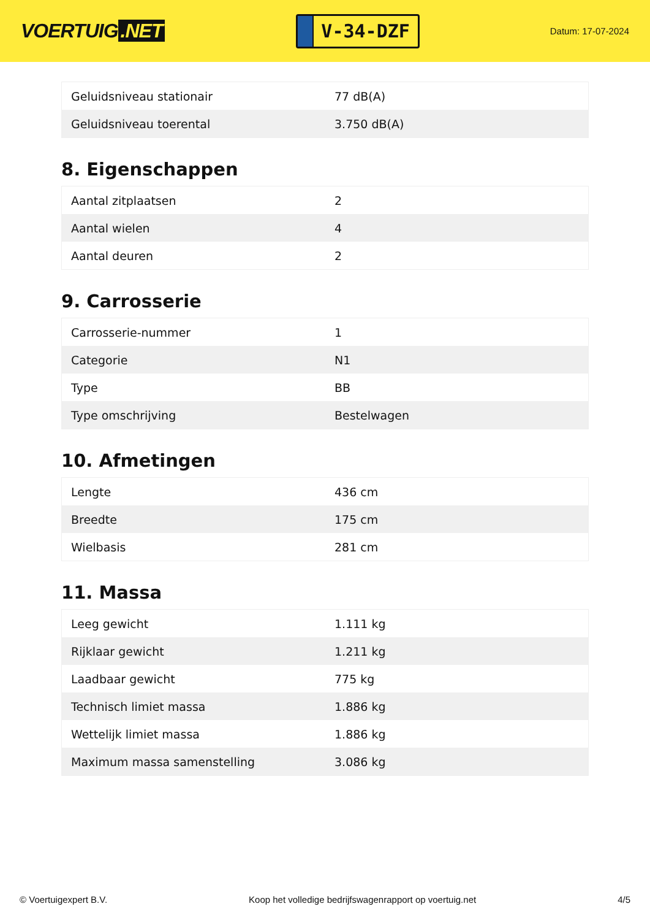VOERTUIG.NET
V-34-DZF
Datum: 17-07-2024
| Geluidsniveau stationair | 77 dB(A) |
| Geluidsniveau toerental | 3.750 dB(A) |
8. Eigenschappen
| Aantal zitplaatsen | 2 |
| Aantal wielen | 4 |
| Aantal deuren | 2 |
9. Carrosserie
| Carrosserie-nummer | 1 |
| Categorie | N1 |
| Type | BB |
| Type omschrijving | Bestelwagen |
10. Afmetingen
| Lengte | 436 cm |
| Breedte | 175 cm |
| Wielbasis | 281 cm |
11. Massa
| Leeg gewicht | 1.111 kg |
| Rijklaar gewicht | 1.211 kg |
| Laadbaar gewicht | 775 kg |
| Technisch limiet massa | 1.886 kg |
| Wettelijk limiet massa | 1.886 kg |
| Maximum massa samenstelling | 3.086 kg |
© Voertuigexpert B.V. Koop het volledige bedrijfswagenrapport op voertuig.net 4/5